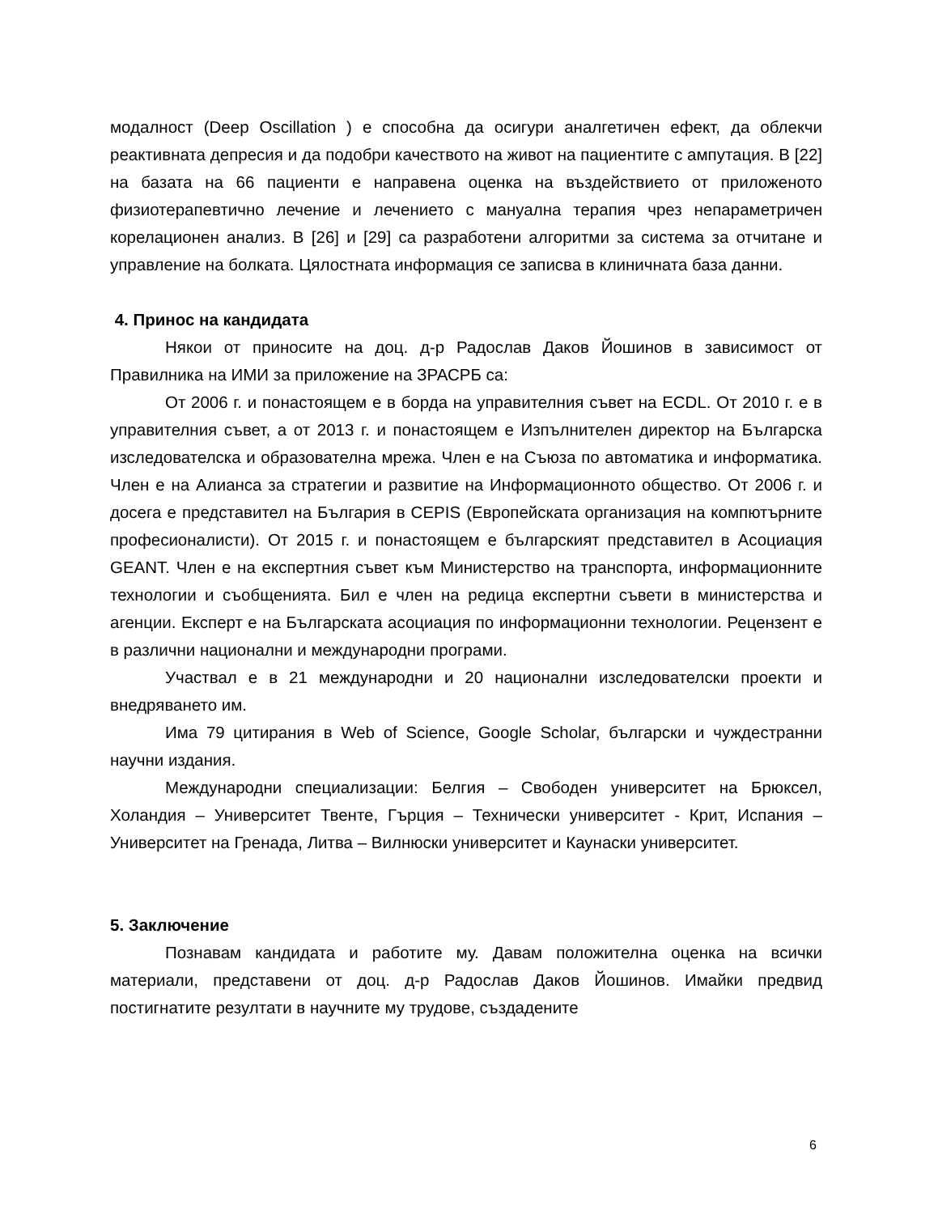модалност (Deep Oscillation ) е способна да осигури аналгетичен ефект, да облекчи реактивната депресия и да подобри качеството на живот на пациентите с ампутация. В [22] на базата на 66 пациенти е направена оценка на въздействието от приложеното физиотерапевтично лечение и лечението с мануална терапия чрез непараметричен корелационен анализ. В [26] и [29] са разработени алгоритми за система за отчитане и управление на болката. Цялостната информация се записва в клиничната база данни.
4. Принос на кандидата
Някои от приносите на доц. д-р Радослав Даков Йошинов в зависимост от Правилника на ИМИ за приложение на ЗРАСРБ са:
От 2006 г. и понастоящем е в борда на управителния съвет на ECDL. От 2010 г. е в управителния съвет, а от 2013 г. и понастоящем е Изпълнителен директор на Българска изследователска и образователна мрежа. Член е на Съюза по автоматика и информатика. Член е на Алианса за стратегии и развитие на Информационното общество. От 2006 г. и досега е представител на България в CEPIS (Европейската организация на компютърните професионалисти). От 2015 г. и понастоящем е българският представител в Асоциация GEANT. Член е на експертния съвет към Министерство на транспорта, информационните технологии и съобщенията. Бил е член на редица експертни съвети в министерства и агенции. Експерт е на Българската асоциация по информационни технологии. Рецензент е в различни национални и международни програми.
Участвал е в 21 международни и 20 национални изследователски проекти и внедряването им.
Има 79 цитирания в Web of Science, Google Scholar, български и чуждестранни научни издания.
Международни специализации: Белгия – Свободен университет на Брюксел, Холандия – Университет Твенте, Гърция – Технически университет - Крит, Испания – Университет на Гренада, Литва – Вилнюски университет и Каунаски университет.
5. Заключение
Познавам кандидата и работите му. Давам положителна оценка на всички материали, представени от доц. д-р Радослав Даков Йошинов. Имайки предвид постигнатите резултати в научните му трудове, създадените
6